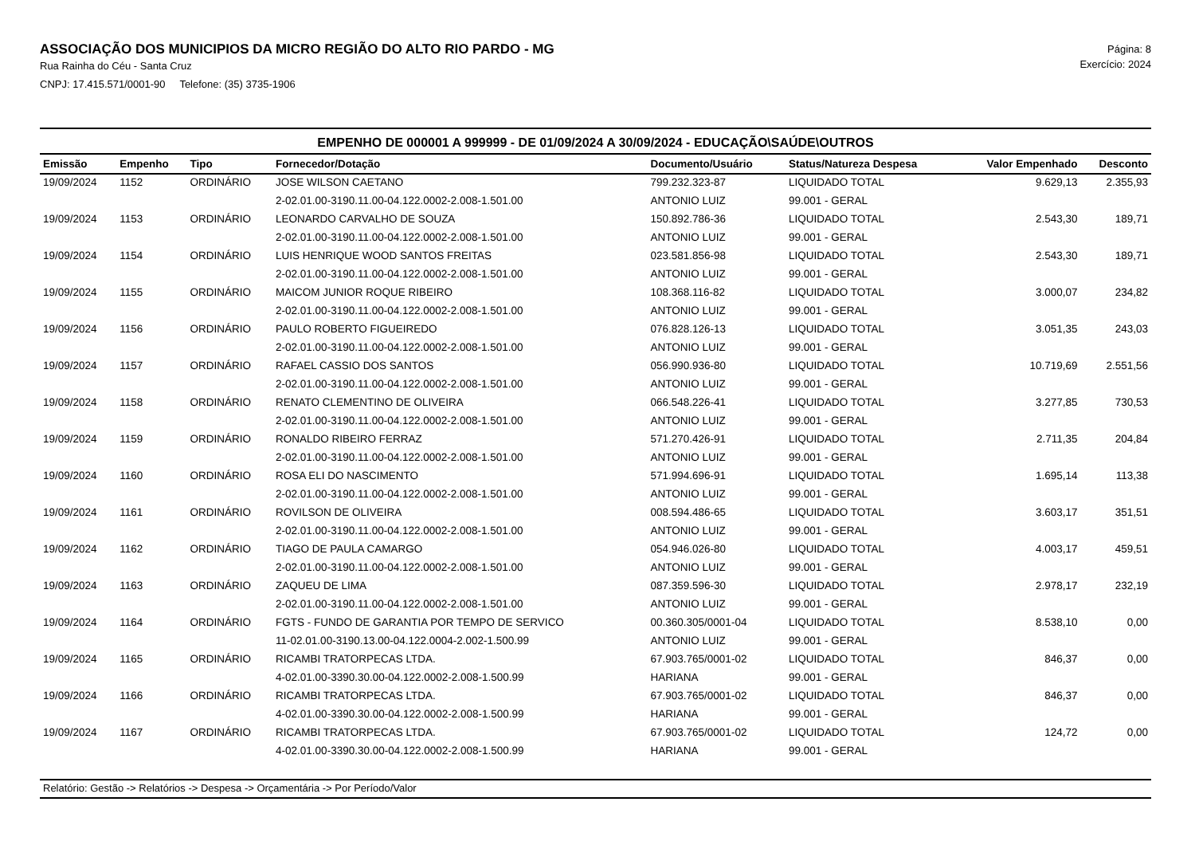ASSOCIAÇÃO DOS MUNICIPIOS DA MICRO REGIÃO DO ALTO RIO PARDO - MG
Rua Rainha do Céu - Santa Cruz
CNPJ: 17.415.571/0001-90 Telefone: (35) 3735-1906
Página: 8
Exercício: 2024
EMPENHO DE 000001 A 999999 - DE 01/09/2024 A 30/09/2024 - EDUCAÇÃO\SAÚDE\OUTROS
| Emissão | Empenho | Tipo | Fornecedor/Dotação | Documento/Usuário | Status/Natureza Despesa | Valor Empenhado | Desconto |
| --- | --- | --- | --- | --- | --- | --- | --- |
| 19/09/2024 | 1152 | ORDINÁRIO | JOSE WILSON CAETANO | 799.232.323-87 | LIQUIDADO TOTAL | 9.629,13 | 2.355,93 |
| | | | 2-02.01.00-3190.11.00-04.122.0002-2.008-1.501.00 | ANTONIO LUIZ | 99.001 - GERAL | | |
| 19/09/2024 | 1153 | ORDINÁRIO | LEONARDO CARVALHO DE SOUZA | 150.892.786-36 | LIQUIDADO TOTAL | 2.543,30 | 189,71 |
| | | | 2-02.01.00-3190.11.00-04.122.0002-2.008-1.501.00 | ANTONIO LUIZ | 99.001 - GERAL | | |
| 19/09/2024 | 1154 | ORDINÁRIO | LUIS HENRIQUE WOOD SANTOS FREITAS | 023.581.856-98 | LIQUIDADO TOTAL | 2.543,30 | 189,71 |
| | | | 2-02.01.00-3190.11.00-04.122.0002-2.008-1.501.00 | ANTONIO LUIZ | 99.001 - GERAL | | |
| 19/09/2024 | 1155 | ORDINÁRIO | MAICOM JUNIOR ROQUE RIBEIRO | 108.368.116-82 | LIQUIDADO TOTAL | 3.000,07 | 234,82 |
| | | | 2-02.01.00-3190.11.00-04.122.0002-2.008-1.501.00 | ANTONIO LUIZ | 99.001 - GERAL | | |
| 19/09/2024 | 1156 | ORDINÁRIO | PAULO ROBERTO FIGUEIREDO | 076.828.126-13 | LIQUIDADO TOTAL | 3.051,35 | 243,03 |
| | | | 2-02.01.00-3190.11.00-04.122.0002-2.008-1.501.00 | ANTONIO LUIZ | 99.001 - GERAL | | |
| 19/09/2024 | 1157 | ORDINÁRIO | RAFAEL CASSIO DOS SANTOS | 056.990.936-80 | LIQUIDADO TOTAL | 10.719,69 | 2.551,56 |
| | | | 2-02.01.00-3190.11.00-04.122.0002-2.008-1.501.00 | ANTONIO LUIZ | 99.001 - GERAL | | |
| 19/09/2024 | 1158 | ORDINÁRIO | RENATO CLEMENTINO DE OLIVEIRA | 066.548.226-41 | LIQUIDADO TOTAL | 3.277,85 | 730,53 |
| | | | 2-02.01.00-3190.11.00-04.122.0002-2.008-1.501.00 | ANTONIO LUIZ | 99.001 - GERAL | | |
| 19/09/2024 | 1159 | ORDINÁRIO | RONALDO RIBEIRO FERRAZ | 571.270.426-91 | LIQUIDADO TOTAL | 2.711,35 | 204,84 |
| | | | 2-02.01.00-3190.11.00-04.122.0002-2.008-1.501.00 | ANTONIO LUIZ | 99.001 - GERAL | | |
| 19/09/2024 | 1160 | ORDINÁRIO | ROSA ELI DO NASCIMENTO | 571.994.696-91 | LIQUIDADO TOTAL | 1.695,14 | 113,38 |
| | | | 2-02.01.00-3190.11.00-04.122.0002-2.008-1.501.00 | ANTONIO LUIZ | 99.001 - GERAL | | |
| 19/09/2024 | 1161 | ORDINÁRIO | ROVILSON DE OLIVEIRA | 008.594.486-65 | LIQUIDADO TOTAL | 3.603,17 | 351,51 |
| | | | 2-02.01.00-3190.11.00-04.122.0002-2.008-1.501.00 | ANTONIO LUIZ | 99.001 - GERAL | | |
| 19/09/2024 | 1162 | ORDINÁRIO | TIAGO DE PAULA CAMARGO | 054.946.026-80 | LIQUIDADO TOTAL | 4.003,17 | 459,51 |
| | | | 2-02.01.00-3190.11.00-04.122.0002-2.008-1.501.00 | ANTONIO LUIZ | 99.001 - GERAL | | |
| 19/09/2024 | 1163 | ORDINÁRIO | ZAQUEU DE LIMA | 087.359.596-30 | LIQUIDADO TOTAL | 2.978,17 | 232,19 |
| | | | 2-02.01.00-3190.11.00-04.122.0002-2.008-1.501.00 | ANTONIO LUIZ | 99.001 - GERAL | | |
| 19/09/2024 | 1164 | ORDINÁRIO | FGTS - FUNDO DE GARANTIA POR TEMPO DE SERVICO | 00.360.305/0001-04 | LIQUIDADO TOTAL | 8.538,10 | 0,00 |
| | | | 11-02.01.00-3190.13.00-04.122.0004-2.002-1.500.99 | ANTONIO LUIZ | 99.001 - GERAL | | |
| 19/09/2024 | 1165 | ORDINÁRIO | RICAMBI TRATORPECAS LTDA. | 67.903.765/0001-02 | LIQUIDADO TOTAL | 846,37 | 0,00 |
| | | | 4-02.01.00-3390.30.00-04.122.0002-2.008-1.500.99 | HARIANA | 99.001 - GERAL | | |
| 19/09/2024 | 1166 | ORDINÁRIO | RICAMBI TRATORPECAS LTDA. | 67.903.765/0001-02 | LIQUIDADO TOTAL | 846,37 | 0,00 |
| | | | 4-02.01.00-3390.30.00-04.122.0002-2.008-1.500.99 | HARIANA | 99.001 - GERAL | | |
| 19/09/2024 | 1167 | ORDINÁRIO | RICAMBI TRATORPECAS LTDA. | 67.903.765/0001-02 | LIQUIDADO TOTAL | 124,72 | 0,00 |
| | | | 4-02.01.00-3390.30.00-04.122.0002-2.008-1.500.99 | HARIANA | 99.001 - GERAL | | |
Relatório: Gestão -> Relatórios -> Despesa -> Orçamentária -> Por Período/Valor